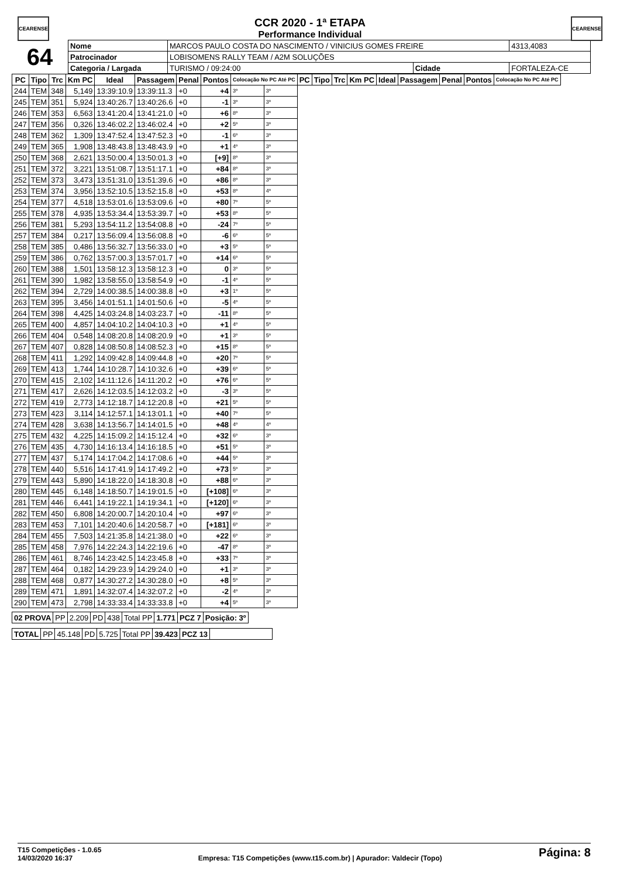CEARENSE CEARENSE
CCR 2020 - 1ª ETAPA
Performance Individual
| 64 | Nome | MARCOS PAULO COSTA DO NASCIMENTO / VINICIUS GOMES FREIRE | | | | 4313,4083 |
| | Patrocinador | LOBISOMENS RALLY TEAM / A2M SOLUÇÕES | | | | |
| | Categoria / Largada | | TURISMO / 09:24:00 | Cidade | FORTALEZA-CE | |
| PC | Tipo | Trc | Km PC | Ideal | Passagem | Penal | Pontos | Colocação No PC Até PC | | PC | Tipo | Trc | Km PC | Ideal | Passagem | Penal | Pontos | Colocação No PC Até PC |
| --- | --- | --- | --- | --- | --- | --- | --- | --- | --- | --- | --- | --- | --- | --- | --- | --- | --- | --- |
| 244 | TEM | 348 | 5,149 | 13:39:10.9 | 13:39:11.3 | +0 | +4 | 3º | 3º | | | | | | | | | |
| 245 | TEM | 351 | 5,924 | 13:40:26.7 | 13:40:26.6 | +0 | -1 | 3º | 3º | | | | | | | | | |
| 246 | TEM | 353 | 6,563 | 13:41:20.4 | 13:41:21.0 | +0 | +6 | 8º | 3º | | | | | | | | | |
| 247 | TEM | 356 | 0,326 | 13:46:02.2 | 13:46:02.4 | +0 | +2 | 5º | 3º | | | | | | | | | |
| 248 | TEM | 362 | 1,309 | 13:47:52.4 | 13:47:52.3 | +0 | -1 | 6º | 3º | | | | | | | | | |
| 249 | TEM | 365 | 1,908 | 13:48:43.8 | 13:48:43.9 | +0 | +1 | 4º | 3º | | | | | | | | | |
| 250 | TEM | 368 | 2,621 | 13:50:00.4 | 13:50:01.3 | +0 | [+9] | 8º | 3º | | | | | | | | | |
| 251 | TEM | 372 | 3,221 | 13:51:08.7 | 13:51:17.1 | +0 | +84 | 8º | 3º | | | | | | | | | |
| 252 | TEM | 373 | 3,473 | 13:51:31.0 | 13:51:39.6 | +0 | +86 | 8º | 3º | | | | | | | | | |
| 253 | TEM | 374 | 3,956 | 13:52:10.5 | 13:52:15.8 | +0 | +53 | 8º | 4º | | | | | | | | | |
| 254 | TEM | 377 | 4,518 | 13:53:01.6 | 13:53:09.6 | +0 | +80 | 7º | 5º | | | | | | | | | |
| 255 | TEM | 378 | 4,935 | 13:53:34.4 | 13:53:39.7 | +0 | +53 | 8º | 5º | | | | | | | | | |
| 256 | TEM | 381 | 5,293 | 13:54:11.2 | 13:54:08.8 | +0 | -24 | 7º | 5º | | | | | | | | | |
| 257 | TEM | 384 | 0,217 | 13:56:09.4 | 13:56:08.8 | +0 | -6 | 6º | 5º | | | | | | | | | |
| 258 | TEM | 385 | 0,486 | 13:56:32.7 | 13:56:33.0 | +0 | +3 | 5º | 5º | | | | | | | | | |
| 259 | TEM | 386 | 0,762 | 13:57:00.3 | 13:57:01.7 | +0 | +14 | 6º | 5º | | | | | | | | | |
| 260 | TEM | 388 | 1,501 | 13:58:12.3 | 13:58:12.3 | +0 | 0 | 3º | 5º | | | | | | | | | |
| 261 | TEM | 390 | 1,982 | 13:58:55.0 | 13:58:54.9 | +0 | -1 | 4º | 5º | | | | | | | | | |
| 262 | TEM | 394 | 2,729 | 14:00:38.5 | 14:00:38.8 | +0 | +3 | 1º | 5º | | | | | | | | | |
| 263 | TEM | 395 | 3,456 | 14:01:51.1 | 14:01:50.6 | +0 | -5 | 4º | 5º | | | | | | | | | |
| 264 | TEM | 398 | 4,425 | 14:03:24.8 | 14:03:23.7 | +0 | -11 | 8º | 5º | | | | | | | | | |
| 265 | TEM | 400 | 4,857 | 14:04:10.2 | 14:04:10.3 | +0 | +1 | 4º | 5º | | | | | | | | | |
| 266 | TEM | 404 | 0,548 | 14:08:20.8 | 14:08:20.9 | +0 | +1 | 3º | 5º | | | | | | | | | |
| 267 | TEM | 407 | 0,828 | 14:08:50.8 | 14:08:52.3 | +0 | +15 | 8º | 5º | | | | | | | | | |
| 268 | TEM | 411 | 1,292 | 14:09:42.8 | 14:09:44.8 | +0 | +20 | 7º | 5º | | | | | | | | | |
| 269 | TEM | 413 | 1,744 | 14:10:28.7 | 14:10:32.6 | +0 | +39 | 6º | 5º | | | | | | | | | |
| 270 | TEM | 415 | 2,102 | 14:11:12.6 | 14:11:20.2 | +0 | +76 | 6º | 5º | | | | | | | | | |
| 271 | TEM | 417 | 2,626 | 14:12:03.5 | 14:12:03.2 | +0 | -3 | 3º | 5º | | | | | | | | | |
| 272 | TEM | 419 | 2,773 | 14:12:18.7 | 14:12:20.8 | +0 | +21 | 5º | 5º | | | | | | | | | |
| 273 | TEM | 423 | 3,114 | 14:12:57.1 | 14:13:01.1 | +0 | +40 | 7º | 5º | | | | | | | | | |
| 274 | TEM | 428 | 3,638 | 14:13:56.7 | 14:14:01.5 | +0 | +48 | 4º | 4º | | | | | | | | | |
| 275 | TEM | 432 | 4,225 | 14:15:09.2 | 14:15:12.4 | +0 | +32 | 6º | 3º | | | | | | | | | |
| 276 | TEM | 435 | 4,730 | 14:16:13.4 | 14:16:18.5 | +0 | +51 | 5º | 3º | | | | | | | | | |
| 277 | TEM | 437 | 5,174 | 14:17:04.2 | 14:17:08.6 | +0 | +44 | 5º | 3º | | | | | | | | | |
| 278 | TEM | 440 | 5,516 | 14:17:41.9 | 14:17:49.2 | +0 | +73 | 5º | 3º | | | | | | | | | |
| 279 | TEM | 443 | 5,890 | 14:18:22.0 | 14:18:30.8 | +0 | +88 | 6º | 3º | | | | | | | | | |
| 280 | TEM | 445 | 6,148 | 14:18:50.7 | 14:19:01.5 | +0 | [+108] | 6º | 3º | | | | | | | | | |
| 281 | TEM | 446 | 6,441 | 14:19:22.1 | 14:19:34.1 | +0 | [+120] | 6º | 3º | | | | | | | | | |
| 282 | TEM | 450 | 6,808 | 14:20:00.7 | 14:20:10.4 | +0 | +97 | 6º | 3º | | | | | | | | | |
| 283 | TEM | 453 | 7,101 | 14:20:40.6 | 14:20:58.7 | +0 | [+181] | 6º | 3º | | | | | | | | | |
| 284 | TEM | 455 | 7,503 | 14:21:35.8 | 14:21:38.0 | +0 | +22 | 6º | 3º | | | | | | | | | |
| 285 | TEM | 458 | 7,976 | 14:22:24.3 | 14:22:19.6 | +0 | -47 | 8º | 3º | | | | | | | | | |
| 286 | TEM | 461 | 8,746 | 14:23:42.5 | 14:23:45.8 | +0 | +33 | 7º | 3º | | | | | | | | | |
| 287 | TEM | 464 | 0,182 | 14:29:23.9 | 14:29:24.0 | +0 | +1 | 3º | 3º | | | | | | | | | |
| 288 | TEM | 468 | 0,877 | 14:30:27.2 | 14:30:28.0 | +0 | +8 | 5º | 3º | | | | | | | | | |
| 289 | TEM | 471 | 1,891 | 14:32:07.4 | 14:32:07.2 | +0 | -2 | 4º | 3º | | | | | | | | | |
| 290 | TEM | 473 | 2,798 | 14:33:33.4 | 14:33:33.8 | +0 | +4 | 5º | 3º | | | | | | | | | |
| 02 PROVA | PP | 2.209 | PD | 438 | Total PP | 1.771 | PCZ 7 | Posição: 3º |
| TOTAL | PP | 45.148 | PD | 5.725 | Total PP | 39.423 | PCZ 13 | |
T15 Competições - 1.0.65
14/03/2020 16:37
Empresa: T15 Competições (www.t15.com.br) | Apurador: Valdecir (Topo)
Página: 8